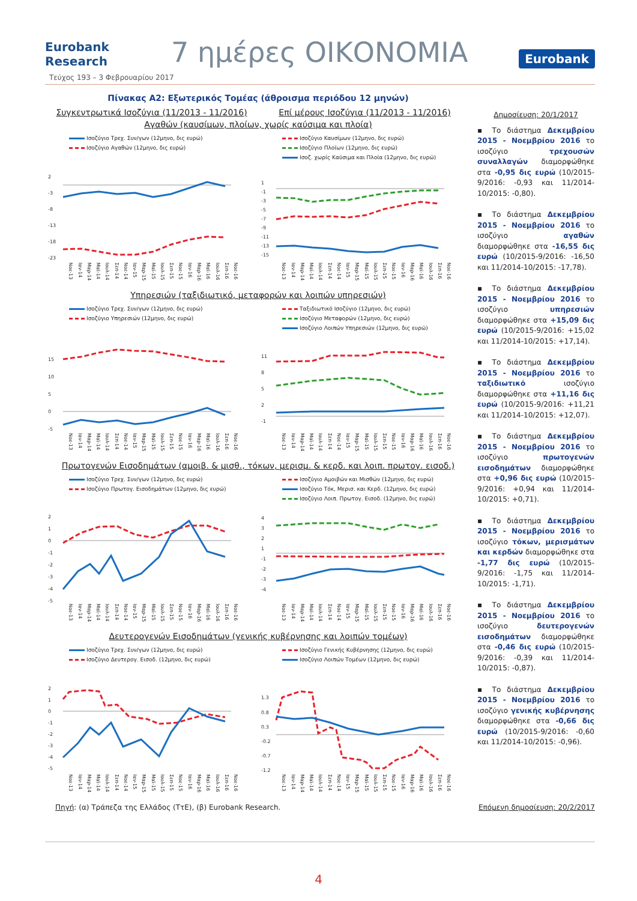Eurobank Research
7 ημέρες ΟΙΚΟΝΟΜΙΑ
Eurobank
Τεύχος 193 – 3 Φεβρουαρίου 2017
Πίνακας Α2: Εξωτερικός Τομέας (άθροισμα περιόδου 12 μηνών)
Συγκεντρωτικά Ισοζύγια (11/2013 - 11/2016)
Επί μέρους Ισοζύγια (11/2013 - 11/2016)
Αγαθών (καυσίμων, πλοίων, χωρίς καύσιμα και πλοία)
Ισοζύγιο Τρεχ. Συν/γων (12μηνο, δις ευρώ)
Ισοζύγιο Αγαθών (12μηνο, δις ευρώ)
2
-3
-8
-13
-18
-23
Νοε-13 Ιαν-14 Μαρ-14 Μαϊ-14 Ιουλ-14 Σεπ-14 Νοε-14 Ιαν-15 Μαρ-15 Μαϊ-15 Ιουλ-15 Σεπ-15 Νοε-15 Ιαν-16 Μαρ-16 Μαϊ-16 Ιουλ-16 Σεπ-16 Νοε-16
Ισοζύγιο Καυσίμων (12μηνο, δις ευρώ)
Ισοζύγιο Πλοίων (12μηνο, δις ευρώ)
Ισοζ. χωρίς Καύσιμα και Πλοία (12μηνο, δις ευρώ)
1
-1
-3
-5
-7
-9
-11
-13
-15
Νοε-13 Ιαν-14 Μαρ-14 Μαϊ-14 Ιουλ-14 Σεπ-14 Νοε-14 Ιαν-15 Μαρ-15 Μαϊ-15 Ιουλ-15 Σεπ-15 Νοε-15 Ιαν-16 Μαρ-16 Μαϊ-16 Ιουλ-16 Σεπ-16 Νοε-16
Υπηρεσιών (ταξιδιωτικό, μεταφορών και λοιπών υπηρεσιών)
Ισοζύγιο Τρεχ. Συν/γων (12μηνο, δις ευρώ)
Ισοζύγιο Υπηρεσιών (12μηνο, δις ευρώ)
15
10
5
0
-5
Νοε-13 Ιαν-14 Μαρ-14 Μαϊ-14 Ιουλ-14 Σεπ-14 Νοε-14 Ιαν-15 Μαρ-15 Μαϊ-15 Ιουλ-15 Σεπ-15 Νοε-15 Ιαν-16 Μαρ-16 Μαϊ-16 Ιουλ-16 Σεπ-16 Νοε-16
Ταξιδιωτικό Ισοζύγιο (12μηνο, δις ευρώ)
Ισοζύγιο Μεταφορών (12μηνο, δις ευρώ)
Ισοζύγιο Λοιπών Υπηρεσιών (12μηνο, δις ευρώ)
11
8
5
2
-1
Νοε-13 Ιαν-14 Μαρ-14 Μαϊ-14 Ιουλ-14 Σεπ-14 Νοε-14 Ιαν-15 Μαρ-15 Μαϊ-15 Ιουλ-15 Σεπ-15 Νοε-15 Ιαν-16 Μαρ-16 Μαϊ-16 Ιουλ-16 Σεπ-16 Νοε-16
Πρωτογενών Εισοδημάτων (αμοιβ. & μισθ., τόκων, μερισμ. & κερδ. και λοιπ. πρωτογ. εισοδ.)
Ισοζύγιο Τρεχ. Συν/γων (12μηνο, δις ευρώ)
Ισοζύγιο Πρωτογ. Εισοδημάτων (12μηνο, δις ευρώ)
2
1
0
-1
-2
-3
-4
-5
Νοε-13 Ιαν-14 Μαρ-14 Μαϊ-14 Ιουλ-14 Σεπ-14 Νοε-14 Ιαν-15 Μαρ-15 Μαϊ-15 Ιουλ-15 Σεπ-15 Νοε-15 Ιαν-16 Μαρ-16 Μαϊ-16 Ιουλ-16 Σεπ-16 Νοε-16
Ισοζύγιο Αμοιβών και Μισθών (12μηνο, δις ευρώ)
Ισοζύγιο Τόκ, Μερισ. και Κερδ. (12μηνο, δις ευρώ)
Ισοζύγιο Λοιπ. Πρωτογ. Εισοδ. (12μηνο, δις ευρώ)
4
3
2
1
-1
-2
-3
-4
Νοε-13 Ιαν-14 Μαρ-14 Μαϊ-14 Ιουλ-14 Σεπ-14 Νοε-14 Ιαν-15 Μαρ-15 Μαϊ-15 Ιουλ-15 Σεπ-15 Νοε-15 Ιαν-16 Μαρ-16 Μαϊ-16 Ιουλ-16 Σεπ-16 Νοε-16
Δευτερογενών Εισοδημάτων (γενικής κυβέρνησης και λοιπών τομέων)
Ισοζύγιο Τρεχ. Συν/γων (12μηνο, δις ευρώ)
Ισοζύγιο Δευτερογ. Εισοδ. (12μηνο, δις ευρώ)
2
1
0
-1
-2
-3
-4
-5
Νοε-13 Ιαν-14 Μαρ-14 Μαϊ-14 Ιουλ-14 Σεπ-14 Νοε-14 Ιαν-15 Μαρ-15 Μαϊ-15 Ιουλ-15 Σεπ-15 Νοε-15 Ιαν-16 Μαρ-16 Μαϊ-16 Ιουλ-16 Σεπ-16 Νοε-16
Ισοζύγιο Γενικής Κυβέρνησης (12μηνο, δις ευρώ)
Ισοζύγιο Λοιπών Τομέων (12μηνο, δις ευρώ)
1.3
0.8
0.3
-0.2
-0.7
-1.2
Νοε-13 Ιαν-14 Μαρ-14 Μαϊ-14 Ιουλ-14 Σεπ-14 Νοε-14 Ιαν-15 Μαρ-15 Μαϊ-15 Ιουλ-15 Σεπ-15 Νοε-15 Ιαν-16 Μαρ-16 Μαϊ-16 Ιουλ-16 Σεπ-16 Νοε-16
Δημοσίευση: 20/1/2017
▪ Το διάστημα Δεκεμβρίου 2015 - Νοεμβρίου 2016 το ισοζύγιο τρεχουσών συναλλαγών διαμορφώθηκε στα -0,95 δις ευρώ (10/2015-9/2016: -0,93 και 11/2014-10/2015: -0,80).
▪ Το διάστημα Δεκεμβρίου 2015 - Νοεμβρίου 2016 το ισοζύγιο αγαθών διαμορφώθηκε στα -16,55 δις ευρώ (10/2015-9/2016: -16,50 και 11/2014-10/2015: -17,78).
▪ Το διάστημα Δεκεμβρίου 2015 - Νοεμβρίου 2016 το ισοζύγιο υπηρεσιών διαμορφώθηκε στα +15,09 δις ευρώ (10/2015-9/2016: +15,02 και 11/2014-10/2015: +17,14).
▪ Το διάστημα Δεκεμβρίου 2015 - Νοεμβρίου 2016 το ταξιδιωτικό ισοζύγιο διαμορφώθηκε στα +11,16 δις ευρώ (10/2015-9/2016: +11,21 και 11/2014-10/2015: +12,07).
▪ Το διάστημα Δεκεμβρίου 2015 - Νοεμβρίου 2016 το ισοζύγιο πρωτογενών εισοδημάτων διαμορφώθηκε στα +0,96 δις ευρώ (10/2015-9/2016: +0,94 και 11/2014-10/2015: +0,71).
▪ Το διάστημα Δεκεμβρίου 2015 - Νοεμβρίου 2016 το ισοζύγιο τόκων, μερισμάτων και κερδών διαμορφώθηκε στα -1,77 δις ευρώ (10/2015-9/2016: -1,75 και 11/2014-10/2015: -1,71).
▪ Το διάστημα Δεκεμβρίου 2015 - Νοεμβρίου 2016 το ισοζύγιο δευτερογενών εισοδημάτων διαμορφώθηκε στα -0,46 δις ευρώ (10/2015-9/2016: -0,39 και 11/2014-10/2015: -0,87).
▪ Το διάστημα Δεκεμβρίου 2015 - Νοεμβρίου 2016 το ισοζύγιο γενικής κυβέρνησης διαμορφώθηκε στα -0,66 δις ευρώ (10/2015-9/2016: -0,60 και 11/2014-10/2015: -0,96).
Πηγή: (α) Τράπεζα της Ελλάδος (ΤτΕ), (β) Eurobank Research.
Επόμενη δημοσίευση: 20/2/2017
4